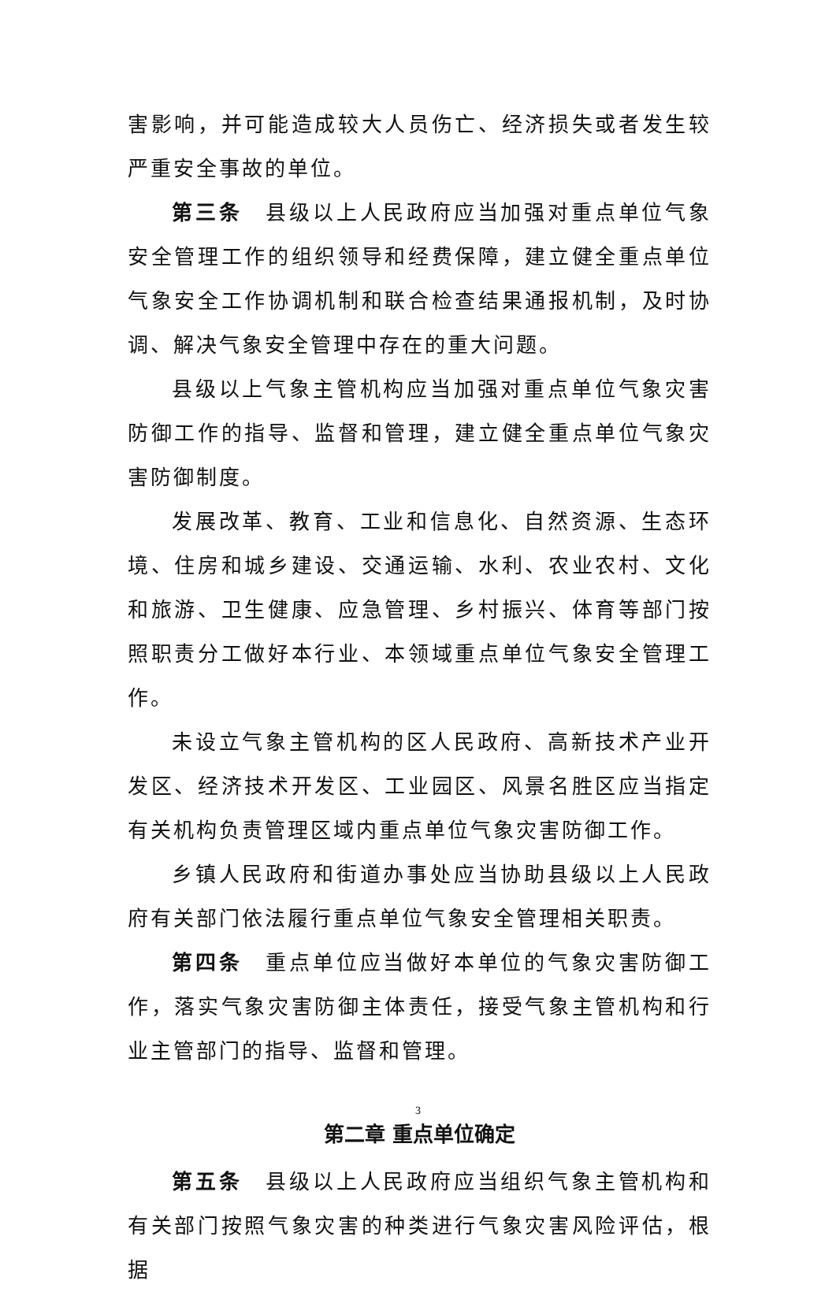害影响，并可能造成较大人员伤亡、经济损失或者发生较严重安全事故的单位。
第三条　县级以上人民政府应当加强对重点单位气象安全管理工作的组织领导和经费保障，建立健全重点单位气象安全工作协调机制和联合检查结果通报机制，及时协调、解决气象安全管理中存在的重大问题。
县级以上气象主管机构应当加强对重点单位气象灾害防御工作的指导、监督和管理，建立健全重点单位气象灾害防御制度。
发展改革、教育、工业和信息化、自然资源、生态环境、住房和城乡建设、交通运输、水利、农业农村、文化和旅游、卫生健康、应急管理、乡村振兴、体育等部门按照职责分工做好本行业、本领域重点单位气象安全管理工作。
未设立气象主管机构的区人民政府、高新技术产业开发区、经济技术开发区、工业园区、风景名胜区应当指定有关机构负责管理区域内重点单位气象灾害防御工作。
乡镇人民政府和街道办事处应当协助县级以上人民政府有关部门依法履行重点单位气象安全管理相关职责。
第四条　重点单位应当做好本单位的气象灾害防御工作，落实气象灾害防御主体责任，接受气象主管机构和行业主管部门的指导、监督和管理。
第二章 重点单位确定
第五条　县级以上人民政府应当组织气象主管机构和有关部门按照气象灾害的种类进行气象灾害风险评估，根据
3